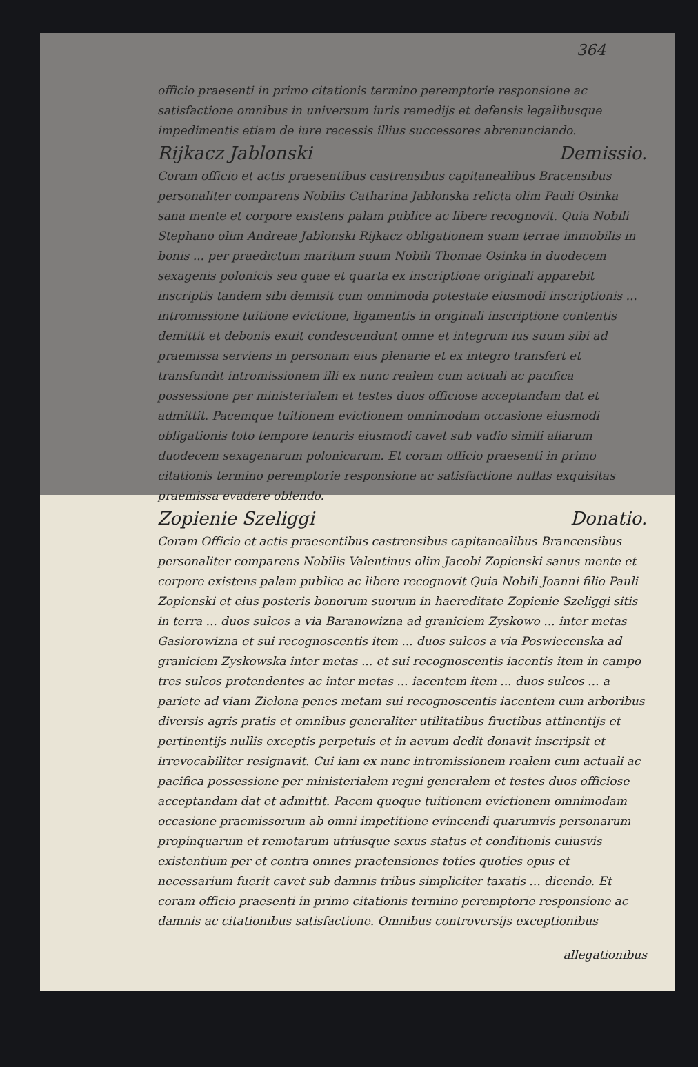364
officio praesenti in primo citationis termino peremptorie responsione ac satisfactione omnibus in universum iuris remedijs et defensis legalibusque impedimentis etiam de iure recessis illius successores abrenunciando.
Rijkacz Jablonski Demissio.
Coram officio et actis praesentibus castrensibus capitanealibus Bracensibus personaliter comparens Nobilis Catharina Jablonska relicta olim Pauli Osinka sana mente et corpore existens palam publice ac libere recognovit. Quia Nobili Stephano olim Andreae Jablonski Rijkacz obligationem suam terrae immobilis in bonis ... per praedictum maritum suum Nobili Thomae Osinka in duodecem sexagenis polonicis seu quae et quarta ex inscriptione originali apparebit inscriptis tandem sibi demisit cum omnimoda potestate eiusmodi inscriptionis ... intromissione tuitione evictione, ligamentis in originali inscriptione contentis demittit et debonis exuit condescendunt omne et integrum ius suum sibi ad praemissa serviens in personam eius plenarie et ex integro transfert et transfundit intromissionem illi ex nunc realem cum actuali ac pacifica possessione per ministerialem et testes duos officiose acceptandam dat et admittit. Pacemque tuitionem evictionem omnimodam occasione eiusmodi obligationis toto tempore tenuris eiusmodi cavet sub vadio simili aliarum duodecem sexagenarum polonicarum. Et coram officio praesenti in primo citationis termino peremptorie responsione ac satisfactione nullas exquisitas praemissa evadere oblendo.
Zopienie Szeliggi Donatio.
Coram Officio et actis praesentibus castrensibus capitanealibus Brancensibus personaliter comparens Nobilis Valentinus olim Jacobi Zopienski sanus mente et corpore existens palam publice ac libere recognovit Quia Nobili Joanni filio Pauli Zopienski et eius posteris bonorum suorum in haereditate Zopienie Szeliggi sitis in terra ... duos sulcos a via Baranowizna ad graniciem Zyskowo ... inter metas Gasiorowizna et sui recognoscentis item ... duos sulcos a via Poswiecenska ad graniciem Zyskowska inter metas ... et sui recognoscentis iacentis item in campo tres sulcos protendentes ac inter metas ... iacentem item ... duos sulcos ... a pariete ad viam Zielona penes metam sui recognoscentis iacentem cum arboribus diversis agris pratis et omnibus generaliter utilitatibus fructibus attinentijs et pertinentijs nullis exceptis perpetuis et in aevum dedit donavit inscripsit et irrevocabiliter resignavit. Cui iam ex nunc intromissionem realem cum actuali ac pacifica possessione per ministerialem regni generalem et testes duos officiose acceptandam dat et admittit. Pacem quoque tuitionem evictionem omnimodam occasione praemissorum ab omni impetitione evincendi quarumvis personarum propinquarum et remotarum utriusque sexus status et conditionis cuiusvis existentium per et contra omnes praetensiones toties quoties opus et necessarium fuerit cavet sub damnis tribus simpliciter taxatis ... dicendo. Et coram officio praesenti in primo citationis termino peremptorie responsione ac damnis ac citationibus satisfactione. Omnibus controversijs exceptionibus
allegationibus